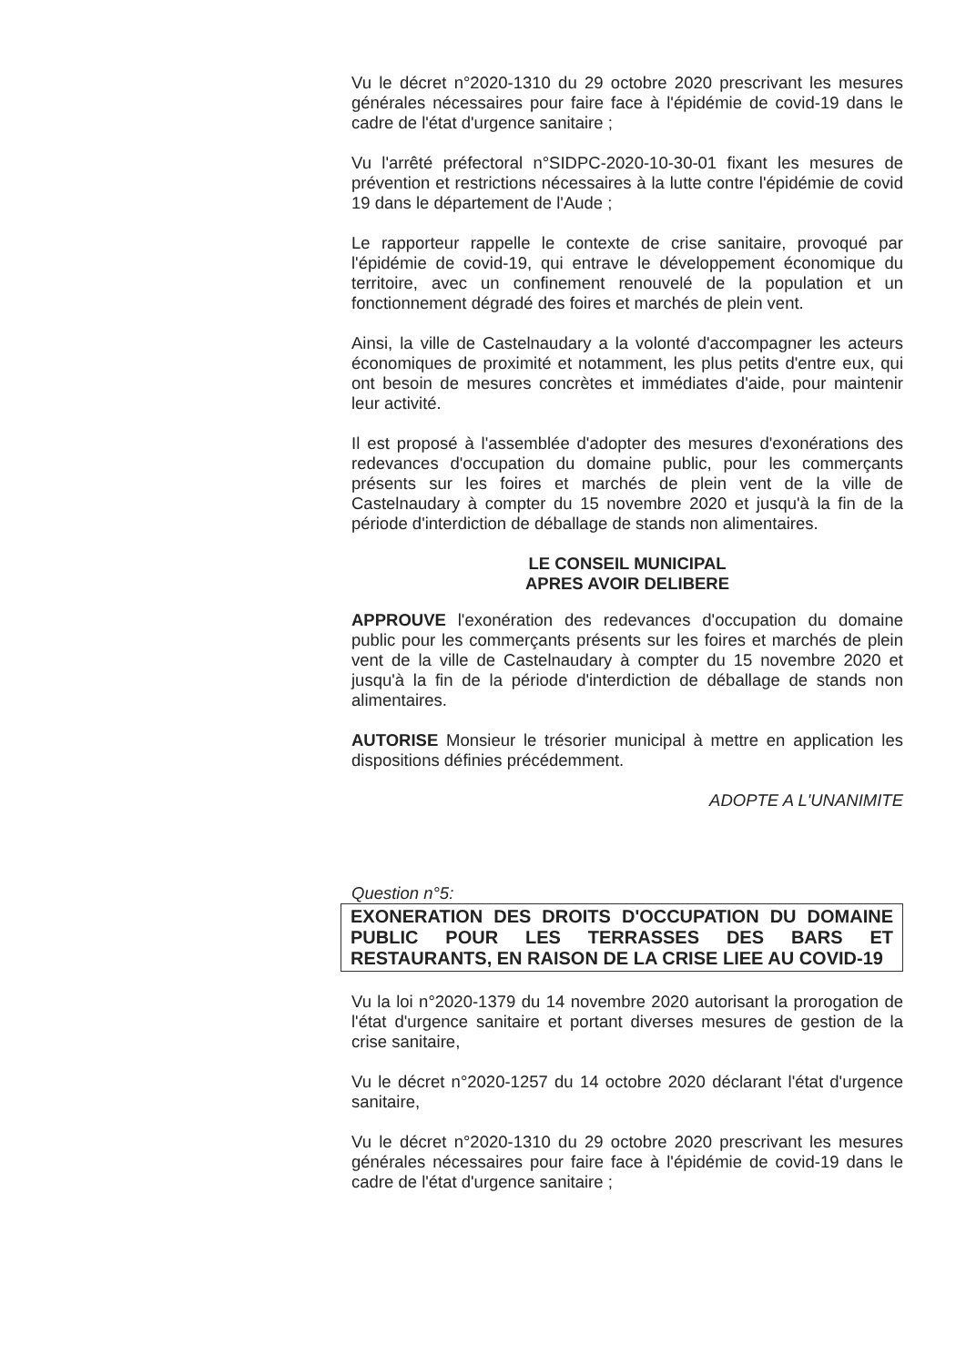Vu le décret n°2020-1310 du 29 octobre 2020 prescrivant les mesures générales nécessaires pour faire face à l'épidémie de covid-19 dans le cadre de l'état d'urgence sanitaire ;
Vu l'arrêté préfectoral n°SIDPC-2020-10-30-01 fixant les mesures de prévention et restrictions nécessaires à la lutte contre l'épidémie de covid 19 dans le département de l'Aude ;
Le rapporteur rappelle le contexte de crise sanitaire, provoqué par l'épidémie de covid-19, qui entrave le développement économique du territoire, avec un confinement renouvelé de la population et un fonctionnement dégradé des foires et marchés de plein vent.
Ainsi, la ville de Castelnaudary a la volonté d'accompagner les acteurs économiques de proximité et notamment, les plus petits d'entre eux, qui ont besoin de mesures concrètes et immédiates d'aide, pour maintenir leur activité.
Il est proposé à l'assemblée d'adopter des mesures d'exonérations des redevances d'occupation du domaine public, pour les commerçants présents sur les foires et marchés de plein vent de la ville de Castelnaudary à compter du 15 novembre 2020 et jusqu'à la fin de la période d'interdiction de déballage de stands non alimentaires.
LE CONSEIL MUNICIPAL
APRES AVOIR DELIBERE
APPROUVE l'exonération des redevances d'occupation du domaine public pour les commerçants présents sur les foires et marchés de plein vent de la ville de Castelnaudary à compter du 15 novembre 2020 et jusqu'à la fin de la période d'interdiction de déballage de stands non alimentaires.
AUTORISE Monsieur le trésorier municipal à mettre en application les dispositions définies précédemment.
ADOPTE A L'UNANIMITE
Question n°5:
EXONERATION DES DROITS D'OCCUPATION DU DOMAINE PUBLIC POUR LES TERRASSES DES BARS ET RESTAURANTS, EN RAISON DE LA CRISE LIEE AU COVID-19
Vu la loi n°2020-1379 du 14 novembre 2020 autorisant la prorogation de l'état d'urgence sanitaire et portant diverses mesures de gestion de la crise sanitaire,
Vu le décret n°2020-1257 du 14 octobre 2020 déclarant l'état d'urgence sanitaire,
Vu le décret n°2020-1310 du 29 octobre 2020 prescrivant les mesures générales nécessaires pour faire face à l'épidémie de covid-19 dans le cadre de l'état d'urgence sanitaire ;